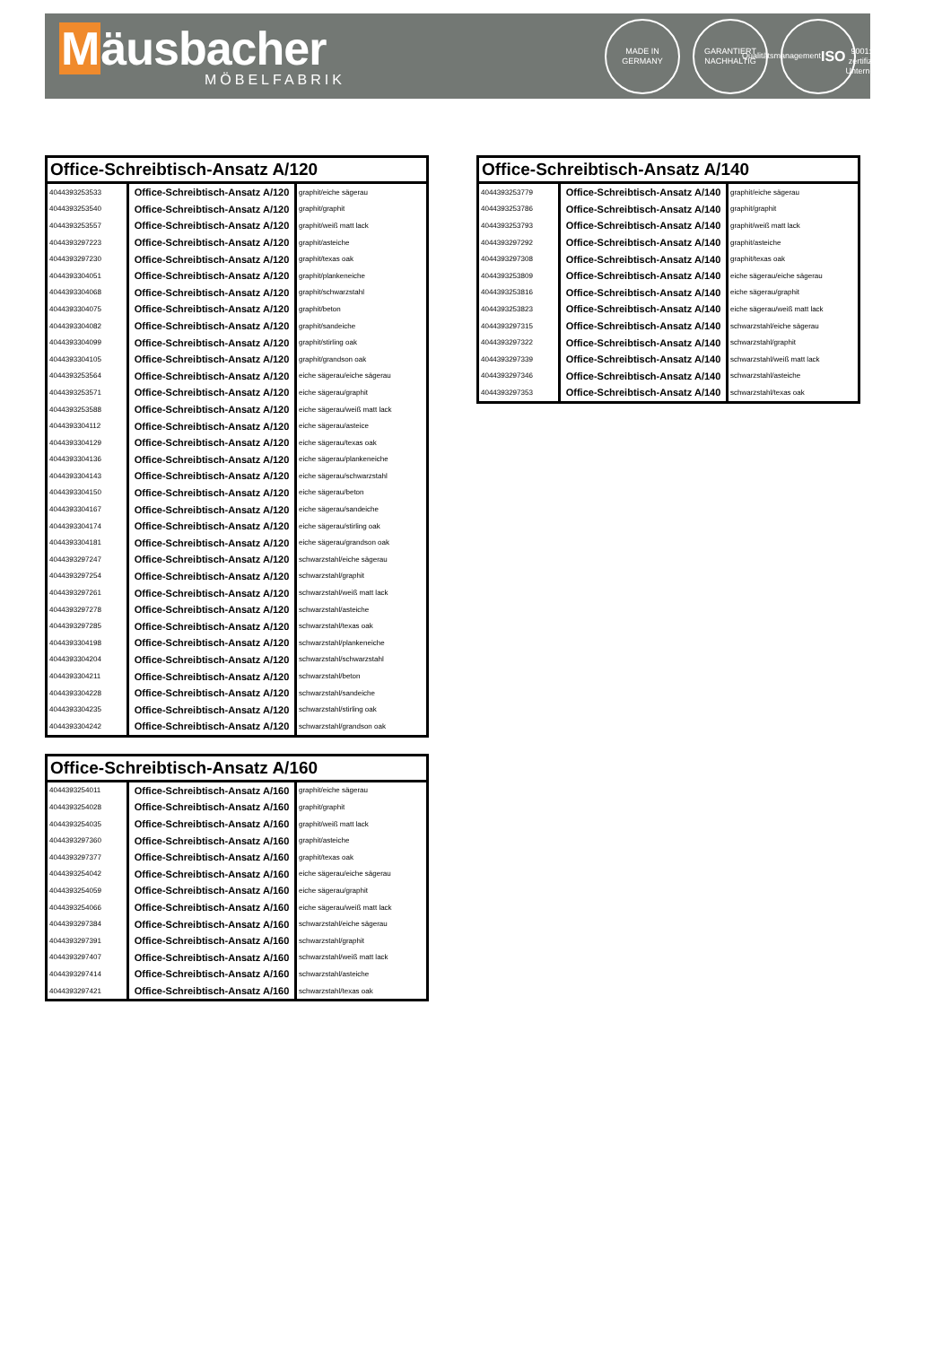Mäusbacher
MÖBELFABRIK
MADE IN
GERMANY
GARANTIERT
NACHHALTIG
Qualitätsmanagement
ISO
9001:2015
zertifiziertes Unternehmen
| Office-Schreibtisch-Ansatz A/120 | | |
| --- | --- | --- |
| 4044393253533 | Office-Schreibtisch-Ansatz A/120 | graphit/eiche sägerau |
| 4044393253540 | Office-Schreibtisch-Ansatz A/120 | graphit/graphit |
| 4044393253557 | Office-Schreibtisch-Ansatz A/120 | graphit/weiß matt lack |
| 4044393297223 | Office-Schreibtisch-Ansatz A/120 | graphit/asteiche |
| 4044393297230 | Office-Schreibtisch-Ansatz A/120 | graphit/texas oak |
| 4044393304051 | Office-Schreibtisch-Ansatz A/120 | graphit/plankeneiche |
| 4044393304068 | Office-Schreibtisch-Ansatz A/120 | graphit/schwarzstahl |
| 4044393304075 | Office-Schreibtisch-Ansatz A/120 | graphit/beton |
| 4044393304082 | Office-Schreibtisch-Ansatz A/120 | graphit/sandeiche |
| 4044393304099 | Office-Schreibtisch-Ansatz A/120 | graphit/stirling oak |
| 4044393304105 | Office-Schreibtisch-Ansatz A/120 | graphit/grandson oak |
| 4044393253564 | Office-Schreibtisch-Ansatz A/120 | eiche sägerau/eiche sägerau |
| 4044393253571 | Office-Schreibtisch-Ansatz A/120 | eiche sägerau/graphit |
| 4044393253588 | Office-Schreibtisch-Ansatz A/120 | eiche sägerau/weiß matt lack |
| 4044393304112 | Office-Schreibtisch-Ansatz A/120 | eiche sägerau/asteice |
| 4044393304129 | Office-Schreibtisch-Ansatz A/120 | eiche sägerau/texas oak |
| 4044393304136 | Office-Schreibtisch-Ansatz A/120 | eiche sägerau/plankeneiche |
| 4044393304143 | Office-Schreibtisch-Ansatz A/120 | eiche sägerau/schwarzstahl |
| 4044393304150 | Office-Schreibtisch-Ansatz A/120 | eiche sägerau/beton |
| 4044393304167 | Office-Schreibtisch-Ansatz A/120 | eiche sägerau/sandeiche |
| 4044393304174 | Office-Schreibtisch-Ansatz A/120 | eiche sägerau/stirling oak |
| 4044393304181 | Office-Schreibtisch-Ansatz A/120 | eiche sägerau/grandson oak |
| 4044393297247 | Office-Schreibtisch-Ansatz A/120 | schwarzstahl/eiche sägerau |
| 4044393297254 | Office-Schreibtisch-Ansatz A/120 | schwarzstahl/graphit |
| 4044393297261 | Office-Schreibtisch-Ansatz A/120 | schwarzstahl/weiß matt lack |
| 4044393297278 | Office-Schreibtisch-Ansatz A/120 | schwarzstahl/asteiche |
| 4044393297285 | Office-Schreibtisch-Ansatz A/120 | schwarzstahl/texas oak |
| 4044393304198 | Office-Schreibtisch-Ansatz A/120 | schwarzstahl/plankeneiche |
| 4044393304204 | Office-Schreibtisch-Ansatz A/120 | schwarzstahl/schwarzstahl |
| 4044393304211 | Office-Schreibtisch-Ansatz A/120 | schwarzstahl/beton |
| 4044393304228 | Office-Schreibtisch-Ansatz A/120 | schwarzstahl/sandeiche |
| 4044393304235 | Office-Schreibtisch-Ansatz A/120 | schwarzstahl/stirling oak |
| 4044393304242 | Office-Schreibtisch-Ansatz A/120 | schwarzstahl/grandson oak |
| Office-Schreibtisch-Ansatz A/160 | | |
| --- | --- | --- |
| 4044393254011 | Office-Schreibtisch-Ansatz A/160 | graphit/eiche sägerau |
| 4044393254028 | Office-Schreibtisch-Ansatz A/160 | graphit/graphit |
| 4044393254035 | Office-Schreibtisch-Ansatz A/160 | graphit/weiß matt lack |
| 4044393297360 | Office-Schreibtisch-Ansatz A/160 | graphit/asteiche |
| 4044393297377 | Office-Schreibtisch-Ansatz A/160 | graphit/texas oak |
| 4044393254042 | Office-Schreibtisch-Ansatz A/160 | eiche sägerau/eiche sägerau |
| 4044393254059 | Office-Schreibtisch-Ansatz A/160 | eiche sägerau/graphit |
| 4044393254066 | Office-Schreibtisch-Ansatz A/160 | eiche sägerau/weiß matt lack |
| 4044393297384 | Office-Schreibtisch-Ansatz A/160 | schwarzstahl/eiche sägerau |
| 4044393297391 | Office-Schreibtisch-Ansatz A/160 | schwarzstahl/graphit |
| 4044393297407 | Office-Schreibtisch-Ansatz A/160 | schwarzstahl/weiß matt lack |
| 4044393297414 | Office-Schreibtisch-Ansatz A/160 | schwarzstahl/asteiche |
| 4044393297421 | Office-Schreibtisch-Ansatz A/160 | schwarzstahl/texas oak |
| Office-Schreibtisch-Ansatz A/140 | | |
| --- | --- | --- |
| 4044393253779 | Office-Schreibtisch-Ansatz A/140 | graphit/eiche sägerau |
| 4044393253786 | Office-Schreibtisch-Ansatz A/140 | graphit/graphit |
| 4044393253793 | Office-Schreibtisch-Ansatz A/140 | graphit/weiß matt lack |
| 4044393297292 | Office-Schreibtisch-Ansatz A/140 | graphit/asteiche |
| 4044393297308 | Office-Schreibtisch-Ansatz A/140 | graphit/texas oak |
| 4044393253809 | Office-Schreibtisch-Ansatz A/140 | eiche sägerau/eiche sägerau |
| 4044393253816 | Office-Schreibtisch-Ansatz A/140 | eiche sägerau/graphit |
| 4044393253823 | Office-Schreibtisch-Ansatz A/140 | eiche sägerau/weiß matt lack |
| 4044393297315 | Office-Schreibtisch-Ansatz A/140 | schwarzstahl/eiche sägerau |
| 4044393297322 | Office-Schreibtisch-Ansatz A/140 | schwarzstahl/graphit |
| 4044393297339 | Office-Schreibtisch-Ansatz A/140 | schwarzstahl/weiß matt lack |
| 4044393297346 | Office-Schreibtisch-Ansatz A/140 | schwarzstahl/asteiche |
| 4044393297353 | Office-Schreibtisch-Ansatz A/140 | schwarzstahl/texas oak |